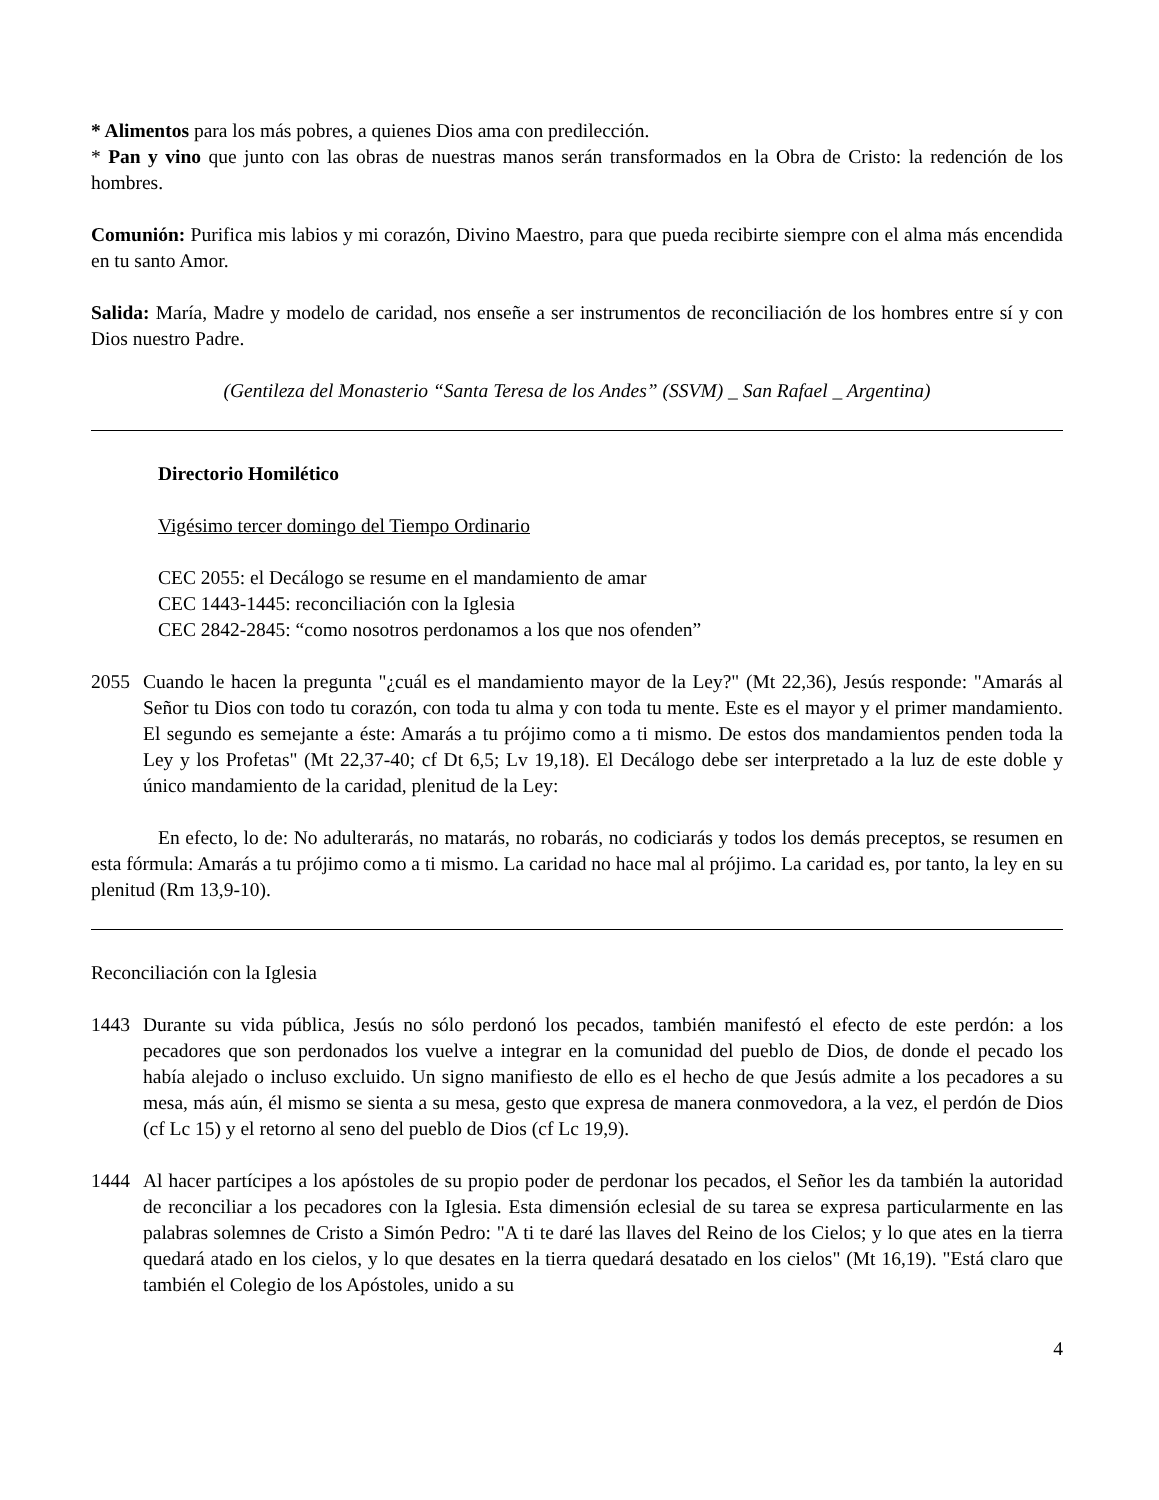* Alimentos para los más pobres, a quienes Dios ama con predilección.
* Pan y vino que junto con las obras de nuestras manos serán transformados en la Obra de Cristo: la redención de los hombres.
Comunión: Purifica mis labios y mi corazón, Divino Maestro, para que pueda recibirte siempre con el alma más encendida en tu santo Amor.
Salida: María, Madre y modelo de caridad, nos enseñe a ser instrumentos de reconciliación de los hombres entre sí y con Dios nuestro Padre.
(Gentileza del Monasterio “Santa Teresa de los Andes” (SSVM) _ San Rafael _ Argentina)
Directorio Homilético
Vigésimo tercer domingo del Tiempo Ordinario
CEC 2055: el Decálogo se resume en el mandamiento de amar
CEC 1443-1445: reconciliación con la Iglesia
CEC 2842-2845: “como nosotros perdonamos a los que nos ofenden”
2055 Cuando le hacen la pregunta "¿cuál es el mandamiento mayor de la Ley?" (Mt 22,36), Jesús responde: "Amarás al Señor tu Dios con todo tu corazón, con toda tu alma y con toda tu mente. Este es el mayor y el primer mandamiento. El segundo es semejante a éste: Amarás a tu prójimo como a ti mismo. De estos dos mandamientos penden toda la Ley y los Profetas" (Mt 22,37-40; cf Dt 6,5; Lv 19,18). El Decálogo debe ser interpretado a la luz de este doble y único mandamiento de la caridad, plenitud de la Ley:
En efecto, lo de: No adulterarás, no matarás, no robarás, no codiciarás y todos los demás preceptos, se resumen en esta fórmula: Amarás a tu prójimo como a ti mismo. La caridad no hace mal al prójimo. La caridad es, por tanto, la ley en su plenitud (Rm 13,9-10).
Reconciliación con la Iglesia
1443 Durante su vida pública, Jesús no sólo perdonó los pecados, también manifestó el efecto de este perdón: a los pecadores que son perdonados los vuelve a integrar en la comunidad del pueblo de Dios, de donde el pecado los había alejado o incluso excluido. Un signo manifiesto de ello es el hecho de que Jesús admite a los pecadores a su mesa, más aún, él mismo se sienta a su mesa, gesto que expresa de manera conmovedora, a la vez, el perdón de Dios (cf Lc 15) y el retorno al seno del pueblo de Dios (cf Lc 19,9).
1444 Al hacer partícipes a los apóstoles de su propio poder de perdonar los pecados, el Señor les da también la autoridad de reconciliar a los pecadores con la Iglesia. Esta dimensión eclesial de su tarea se expresa particularmente en las palabras solemnes de Cristo a Simón Pedro: "A ti te daré las llaves del Reino de los Cielos; y lo que ates en la tierra quedará atado en los cielos, y lo que desates en la tierra quedará desatado en los cielos" (Mt 16,19). "Está claro que también el Colegio de los Apóstoles, unido a su
4